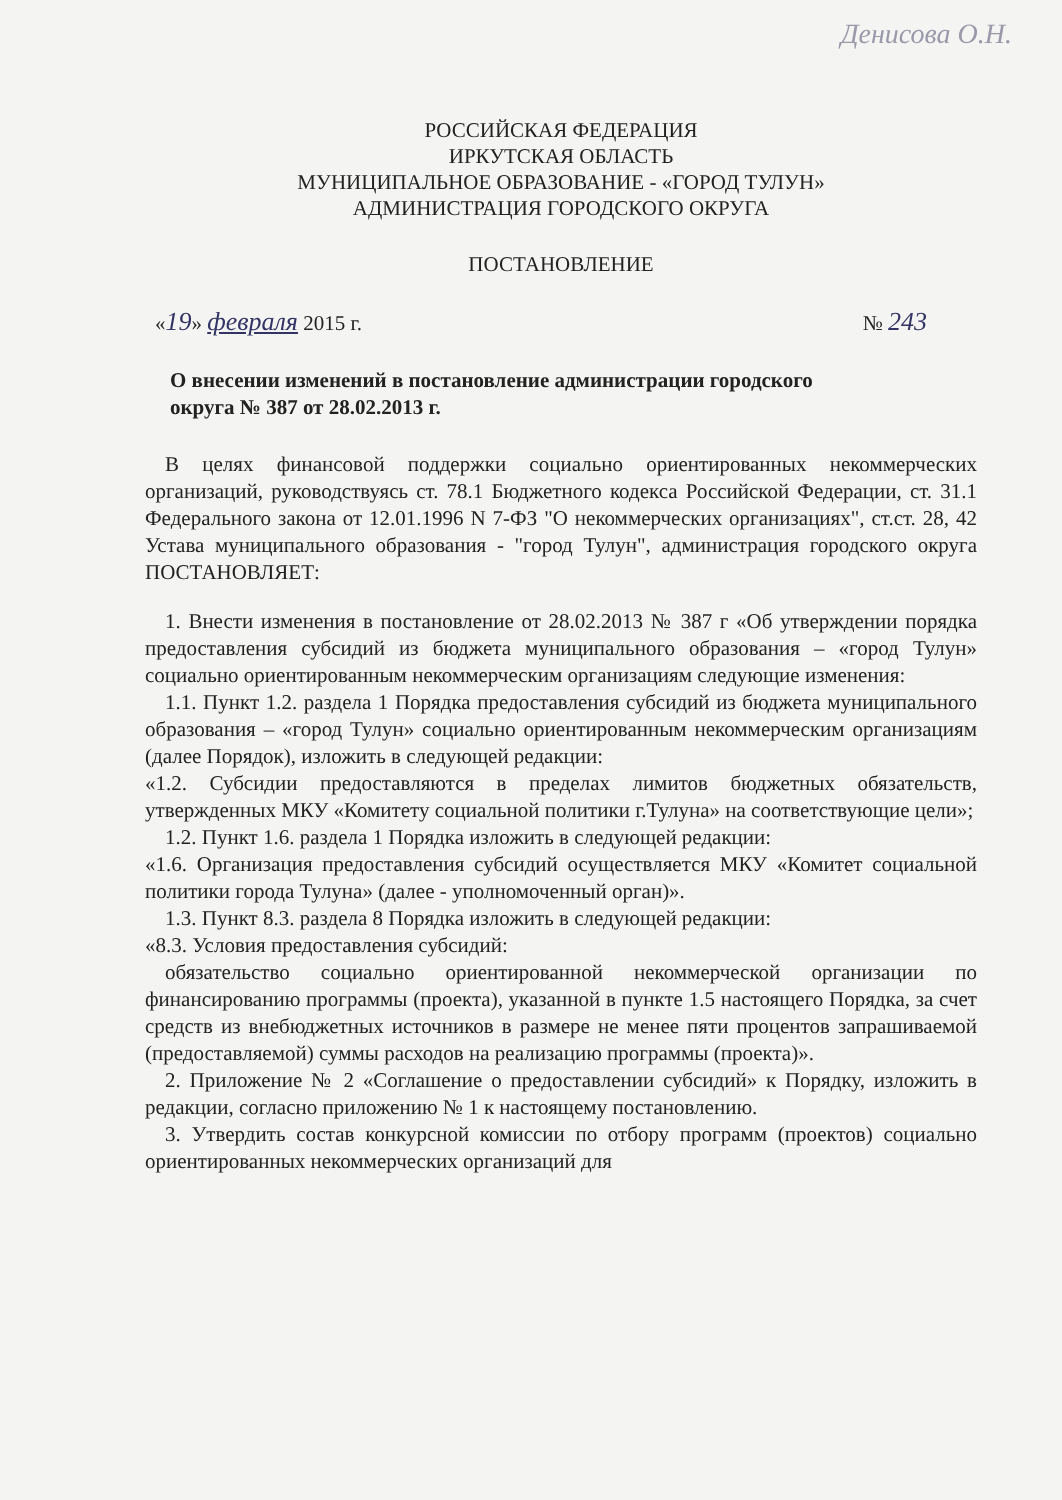Денисова О.Н.
РОССИЙСКАЯ ФЕДЕРАЦИЯ
ИРКУТСКАЯ ОБЛАСТЬ
МУНИЦИПАЛЬНОЕ ОБРАЗОВАНИЕ - «ГОРОД ТУЛУН»
АДМИНИСТРАЦИЯ ГОРОДСКОГО ОКРУГА
ПОСТАНОВЛЕНИЕ
«19» февраля 2015 г. № 243
О внесении изменений в постановление администрации городского округа № 387 от 28.02.2013 г.
В целях финансовой поддержки социально ориентированных некоммерческих организаций, руководствуясь ст. 78.1 Бюджетного кодекса Российской Федерации, ст. 31.1 Федерального закона от 12.01.1996 N 7-ФЗ "О некоммерческих организациях", ст.ст. 28, 42 Устава муниципального образования - "город Тулун", администрация городского округа ПОСТАНОВЛЯЕТ:
1. Внести изменения в постановление от 28.02.2013 № 387 г «Об утверждении порядка предоставления субсидий из бюджета муниципального образования – «город Тулун» социально ориентированным некоммерческим организациям следующие изменения:
1.1. Пункт 1.2. раздела 1 Порядка предоставления субсидий из бюджета муниципального образования – «город Тулун» социально ориентированным некоммерческим организациям (далее Порядок), изложить в следующей редакции:
«1.2. Субсидии предоставляются в пределах лимитов бюджетных обязательств, утвержденных МКУ «Комитету социальной политики г.Тулуна» на соответствующие цели»;
1.2. Пункт 1.6. раздела 1 Порядка изложить в следующей редакции:
«1.6. Организация предоставления субсидий осуществляется МКУ «Комитет социальной политики города Тулуна» (далее - уполномоченный орган)».
1.3. Пункт 8.3. раздела 8 Порядка изложить в следующей редакции:
«8.3. Условия предоставления субсидий:
обязательство социально ориентированной некоммерческой организации по финансированию программы (проекта), указанной в пункте 1.5 настоящего Порядка, за счет средств из внебюджетных источников в размере не менее пяти процентов запрашиваемой (предоставляемой) суммы расходов на реализацию программы (проекта)».
2. Приложение № 2 «Соглашение о предоставлении субсидий» к Порядку, изложить в редакции, согласно приложению № 1 к настоящему постановлению.
3. Утвердить состав конкурсной комиссии по отбору программ (проектов) социально ориентированных некоммерческих организаций для